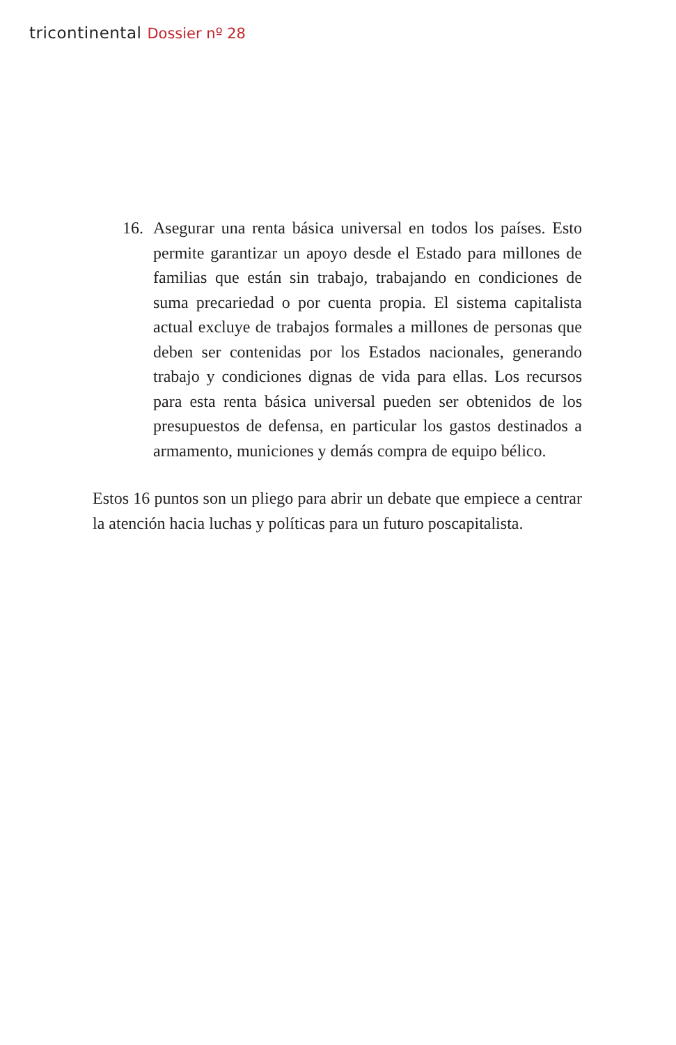tricontinental Dossier nº 28
16. Asegurar una renta básica universal en todos los países. Esto permite garantizar un apoyo desde el Estado para millones de familias que están sin trabajo, trabajando en condiciones de suma precariedad o por cuenta propia. El sistema capitalista actual excluye de trabajos formales a millones de personas que deben ser contenidas por los Estados nacionales, generando trabajo y condiciones dignas de vida para ellas. Los recursos para esta renta básica universal pueden ser obtenidos de los presupuestos de defensa, en particular los gastos destinados a armamento, municiones y demás compra de equipo bélico.
Estos 16 puntos son un pliego para abrir un debate que empiece a centrar la atención hacia luchas y políticas para un futuro poscapitalista.